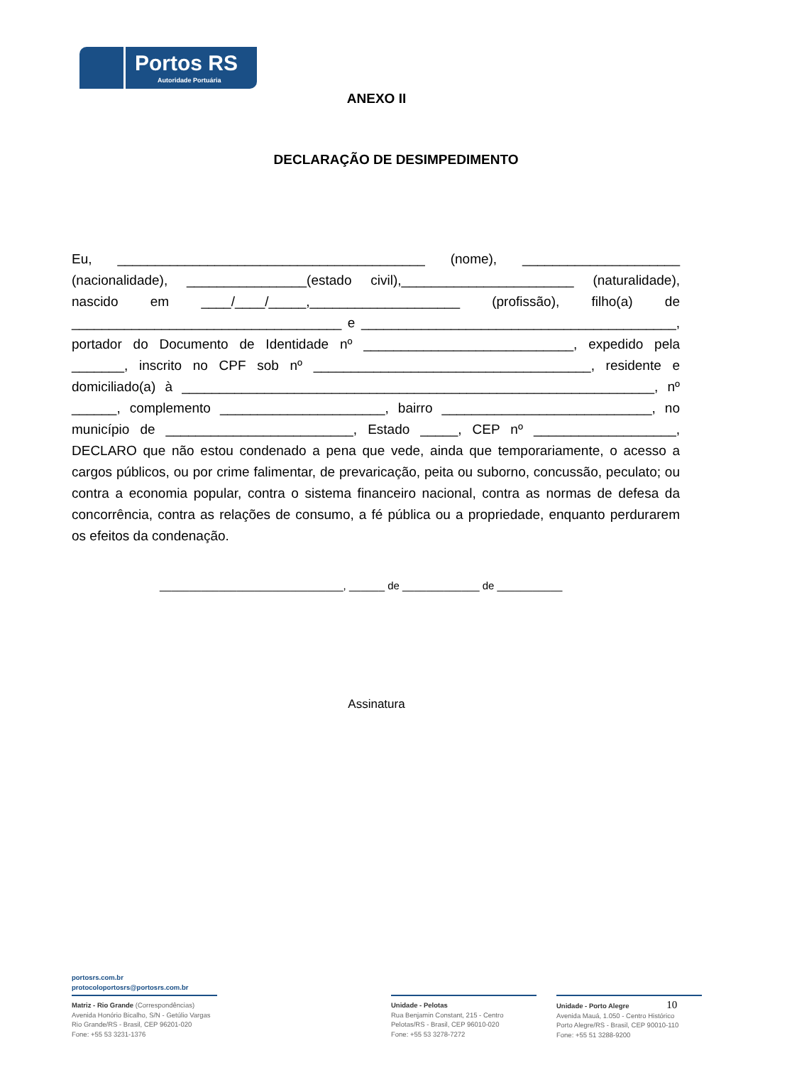Portos RS
Autoridade Portuária
ANEXO II
DECLARAÇÃO DE DESIMPEDIMENTO
Eu, _________________________________________ (nome), _____________________ (nacionalidade), ________________(estado civil),_______________________ (naturalidade), nascido em ____/____/_____,____________________ (profissão), filho(a) de ____________________________________ e __________________________________________, portador do Documento de Identidade nº ____________________________, expedido pela _______, inscrito no CPF sob nº _____________________________________, residente e domiciliado(a) à _______________________________________________________________, nº ______, complemento ______________________, bairro ____________________________, no município de _________________________, Estado _____, CEP nº ___________________, DECLARO que não estou condenado a pena que vede, ainda que temporariamente, o acesso a cargos públicos, ou por crime falimentar, de prevaricação, peita ou suborno, concussão, peculato; ou contra a economia popular, contra o sistema financeiro nacional, contra as normas de defesa da concorrência, contra as relações de consumo, a fé pública ou a propriedade, enquanto perdurarem os efeitos da condenação.
_______________________________, ______ de _____________ de ___________
Assinatura
portosrs.com.br
protocoloportosrs@portosrs.com.br
Matriz - Rio Grande (Correspondências)
Avenida Honório Bicalho, S/N - Getúlio Vargas
Rio Grande/RS - Brasil, CEP 96201-020
Fone: +55 53 3231-1376
Unidade - Pelotas
Rua Benjamin Constant, 215 - Centro
Pelotas/RS - Brasil, CEP 96010-020
Fone: +55 53 3278-7272
Unidade - Porto Alegre 10
Avenida Mauá, 1.050 - Centro Histórico
Porto Alegre/RS - Brasil, CEP 90010-110
Fone: +55 51 3288-9200